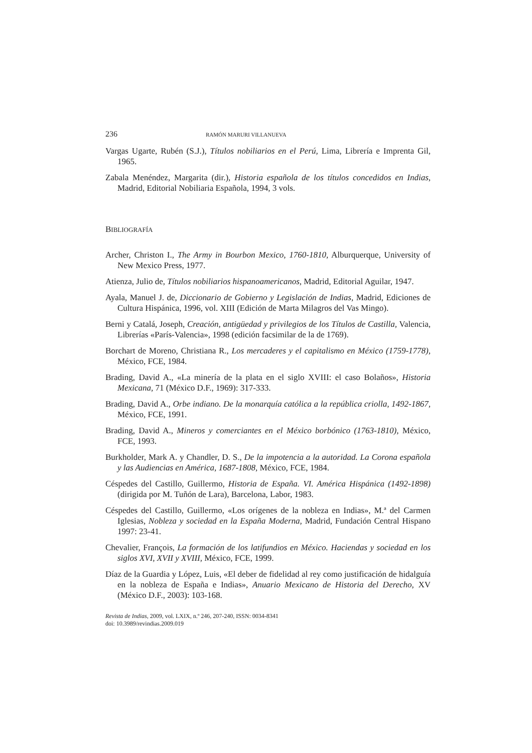236 RAMÓN MARURI VILLANUEVA
Vargas Ugarte, Rubén (S.J.), Títulos nobiliarios en el Perú, Lima, Librería e Imprenta Gil, 1965.
Zabala Menéndez, Margarita (dir.), Historia española de los títulos concedidos en Indias, Madrid, Editorial Nobiliaria Española, 1994, 3 vols.
BIBLIOGRAFÍA
Archer, Christon I., The Army in Bourbon Mexico, 1760-1810, Alburquerque, University of New Mexico Press, 1977.
Atienza, Julio de, Títulos nobiliarios hispanoamericanos, Madrid, Editorial Aguilar, 1947.
Ayala, Manuel J. de, Diccionario de Gobierno y Legislación de Indias, Madrid, Ediciones de Cultura Hispánica, 1996, vol. XIII (Edición de Marta Milagros del Vas Mingo).
Berni y Catalá, Joseph, Creación, antigüedad y privilegios de los Títulos de Castilla, Valencia, Librerías «París-Valencia», 1998 (edición facsimilar de la de 1769).
Borchart de Moreno, Christiana R., Los mercaderes y el capitalismo en México (1759-1778), México, FCE, 1984.
Brading, David A., «La minería de la plata en el siglo XVIII: el caso Bolaños», Historia Mexicana, 71 (México D.F., 1969): 317-333.
Brading, David A., Orbe indiano. De la monarquía católica a la república criolla, 1492-1867, México, FCE, 1991.
Brading, David A., Mineros y comerciantes en el México borbónico (1763-1810), México, FCE, 1993.
Burkholder, Mark A. y Chandler, D. S., De la impotencia a la autoridad. La Corona española y las Audiencias en América, 1687-1808, México, FCE, 1984.
Céspedes del Castillo, Guillermo, Historia de España. VI. América Hispánica (1492-1898) (dirigida por M. Tuñón de Lara), Barcelona, Labor, 1983.
Céspedes del Castillo, Guillermo, «Los orígenes de la nobleza en Indias», M.ª del Carmen Iglesias, Nobleza y sociedad en la España Moderna, Madrid, Fundación Central Hispano 1997: 23-41.
Chevalier, François, La formación de los latifundios en México. Haciendas y sociedad en los siglos XVI, XVII y XVIII, México, FCE, 1999.
Díaz de la Guardia y López, Luis, «El deber de fidelidad al rey como justificación de hidalguía en la nobleza de España e Indias», Anuario Mexicano de Historia del Derecho, XV (México D.F., 2003): 103-168.
Revista de Indias, 2009, vol. LXIX, n.º 246, 207-240, ISSN: 0034-8341
doi: 10.3989/revindias.2009.019